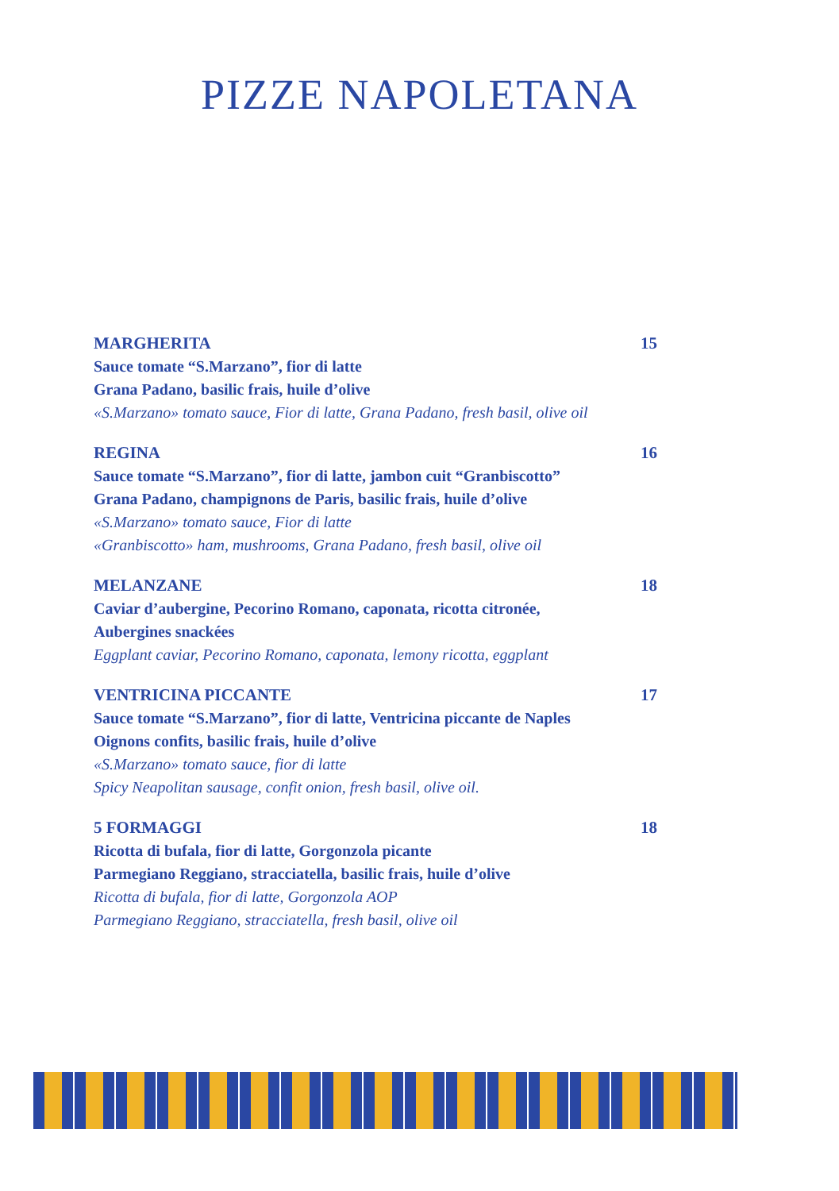PIZZE NAPOLETANA
MARGHERITA 15
Sauce tomate “S.Marzano”, fior di latte
Grana Padano, basilic frais, huile d’olive
«S.Marzano» tomato sauce, Fior di latte, Grana Padano, fresh basil, olive oil
REGINA 16
Sauce tomate “S.Marzano”, fior di latte, jambon cuit “Granbiscotto”
Grana Padano, champignons de Paris, basilic frais, huile d’olive
«S.Marzano» tomato sauce, Fior di latte
«Granbiscotto» ham, mushrooms, Grana Padano, fresh basil, olive oil
MELANZANE 18
Caviar d’aubergine, Pecorino Romano, caponata, ricotta citronée,
Aubergines snackées
Eggplant caviar, Pecorino Romano, caponata, lemony ricotta, eggplant
VENTRICINA PICCANTE 17
Sauce tomate “S.Marzano”, fior di latte, Ventricina piccante de Naples
Oignons confits, basilic frais, huile d’olive
«S.Marzano» tomato sauce, fior di latte
Spicy Neapolitan sausage, confit onion, fresh basil, olive oil.
5 FORMAGGI 18
Ricotta di bufala, fior di latte, Gorgonzola picante
Parmegiano Reggiano, stracciatella, basilic frais, huile d’olive
Ricotta di bufala, fior di latte, Gorgonzola AOP
Parmegiano Reggiano, stracciatella, fresh basil, olive oil